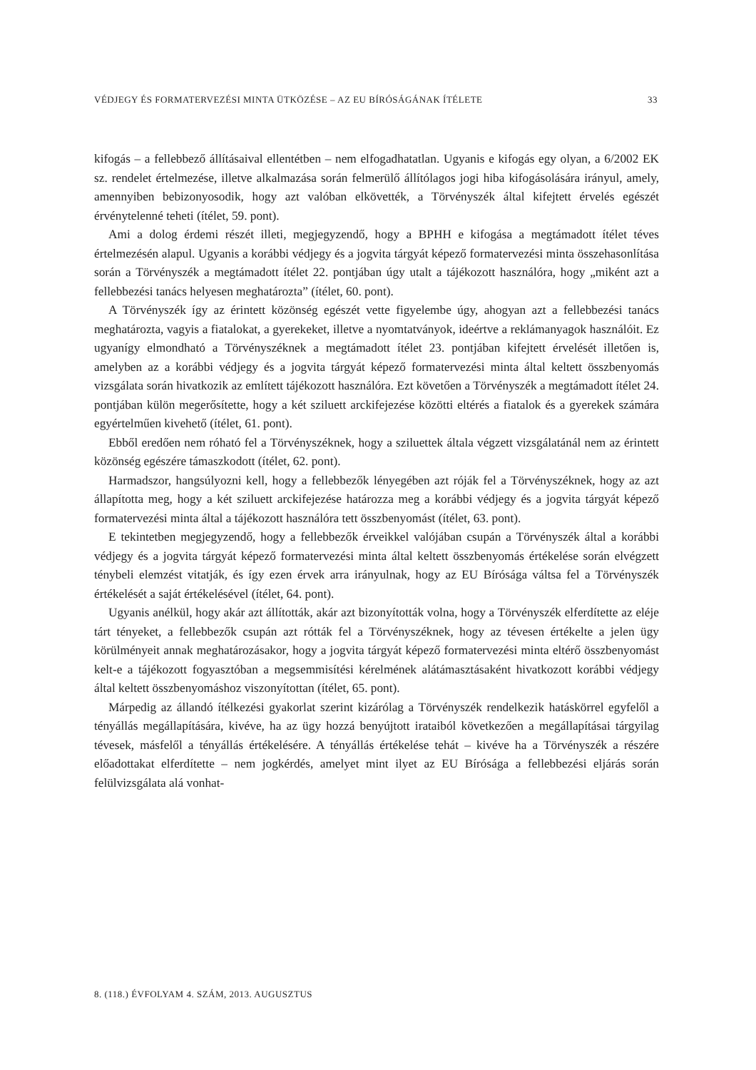VÉDJEGY ÉS FORMATERVEZÉSI MINTA ÜTKÖZÉSE – AZ EU BÍRÓSÁGÁNAK ÍTÉLETE 33
kifogás – a fellebbező állításaival ellentétben – nem elfogadhatatlan. Ugyanis e kifogás egy olyan, a 6/2002 EK sz. rendelet értelmezése, illetve alkalmazása során felmerülő állítólagos jogi hiba kifogásolására irányul, amely, amennyiben bebizonyosodik, hogy azt valóban elkövették, a Törvényszék által kifejtett érvelés egészét érvénytelenné teheti (ítélet, 59. pont).
Ami a dolog érdemi részét illeti, megjegyzendő, hogy a BPHH e kifogása a megtámadott ítélet téves értelmezésén alapul. Ugyanis a korábbi védjegy és a jogvita tárgyát képező formatervezési minta összehasonlítása során a Törvényszék a megtámadott ítélet 22. pontjában úgy utalt a tájékozott használóra, hogy „miként azt a fellebbezési tanács helyesen meghatározta” (ítélet, 60. pont).
A Törvényszék így az érintett közönség egészét vette figyelembe úgy, ahogyan azt a fellebbezési tanács meghatározta, vagyis a fiatalokat, a gyerekeket, illetve a nyomtatványok, ideértve a reklámanyagok használóit. Ez ugyanígy elmondható a Törvényszéknek a megtámadott ítélet 23. pontjában kifejtett érvelését illetően is, amelyben az a korábbi védjegy és a jogvita tárgyát képező formatervezési minta által keltett összbenyomás vizsgálata során hivatkozik az említett tájékozott használóra. Ezt követően a Törvényszék a megtámadott ítélet 24. pontjában külön megerősítette, hogy a két sziluett arckifejezése közötti eltérés a fiatalok és a gyerekek számára egyértelműen kivehető (ítélet, 61. pont).
Ebből eredően nem róható fel a Törvényszéknek, hogy a sziluettek általa végzett vizsgálatánál nem az érintett közönség egészére támaszkodott (ítélet, 62. pont).
Harmadszor, hangsúlyozni kell, hogy a fellebbezők lényegében azt róják fel a Törvényszéknek, hogy az azt állapította meg, hogy a két sziluett arckifejezése határozza meg a korábbi védjegy és a jogvita tárgyát képező formatervezési minta által a tájékozott használóra tett összbenyomást (ítélet, 63. pont).
E tekintetben megjegyzendő, hogy a fellebbezők érveikkel valójában csupán a Törvényszék által a korábbi védjegy és a jogvita tárgyát képező formatervezési minta által keltett összbenyomás értékelése során elvégzett ténybeli elemzést vitatják, és így ezen érvek arra irányulnak, hogy az EU Bírósága váltsa fel a Törvényszék értékelését a saját értékelésével (ítélet, 64. pont).
Ugyanis anélkül, hogy akár azt állították, akár azt bizonyították volna, hogy a Törvényszék elferdítette az eléje tárt tényeket, a fellebbezők csupán azt rótták fel a Törvényszéknek, hogy az tévesen értékelte a jelen ügy körülményeit annak meghatározásakor, hogy a jogvita tárgyát képező formatervezési minta eltérő összbenyomást kelt-e a tájékozott fogyasztóban a megsemmisítési kérelmének alátámasztásaként hivatkozott korábbi védjegy által keltett összbenyomáshoz viszonyítottan (ítélet, 65. pont).
Márpedig az állandó ítélkezési gyakorlat szerint kizárólag a Törvényszék rendelkezik hatáskörrel egyfelől a tényállás megállapítására, kivéve, ha az ügy hozzá benyújtott irataiból következően a megállapításai tárgyilag tévesek, másfelől a tényállás értékelésére. A tényállás értékelése tehát – kivéve ha a Törvényszék a részére előadottakat elferdítette – nem jogkérdés, amelyet mint ilyet az EU Bírósága a fellebbezési eljárás során felülvizsgálata alá vonhat-
8. (118.) ÉVFOLYAM 4. SZÁM, 2013. AUGUSZTUS